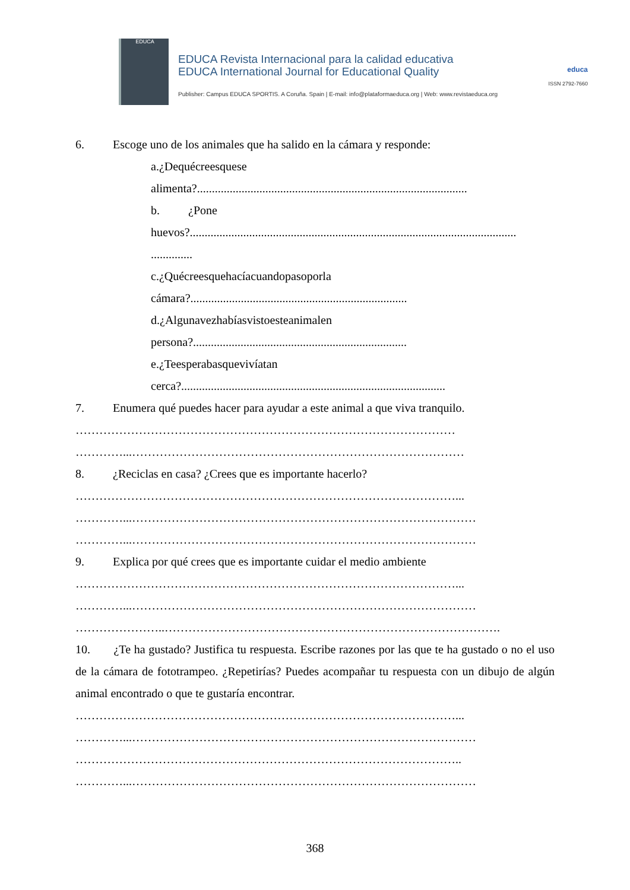EDUCA
EDUCA Revista Internacional para la calidad educativa
EDUCA International Journal for Educational Quality
Publisher: Campus EDUCA SPORTIS. A Coruña. Spain | E-mail: info@plataformaeduca.org | Web: www.revistaeduca.org
educa
ISSN 2792-7660
6. Escoge uno de los animales que ha salido en la cámara y responde:
a. ¿De qué crees que se
alimenta?...........................................................................................
b. ¿Pone
huevos?..............................................................................................................
..............
c. ¿Qué crees que hacía cuando paso por la
cámara?.........................................................................
d. ¿Alguna vez habías visto este animal en
persona?........................................................................
e. ¿Te esperabas que vivía tan
cerca?.........................................................................................
7. Enumera qué puedes hacer para ayudar a este animal a que viva tranquilo.
……………………………………………………………………………………
…………...…………………………………………………………………………
8. ¿Reciclas en casa? ¿Crees que es importante hacerlo?
……………………………………………………………………………………...
…………...……………………………………………………………………………
…………...……………………………………………………………………………
9. Explica por qué crees que es importante cuidar el medio ambiente
……………………………………………………………………………………...
…………...……………………………………………………………………………
…………………..………………………………………………………………………….
10. ¿Te ha gustado? Justifica tu respuesta. Escribe razones por las que te ha gustado o no el uso de la cámara de fototrampeo. ¿Repetirías? Puedes acompañar tu respuesta con un dibujo de algún animal encontrado o que te gustaría encontrar.
……………………………………………………………………………………...
…………...……………………………………………………………………………
……………………………………………………………………………………..
…………...……………………………………………………………………………
368